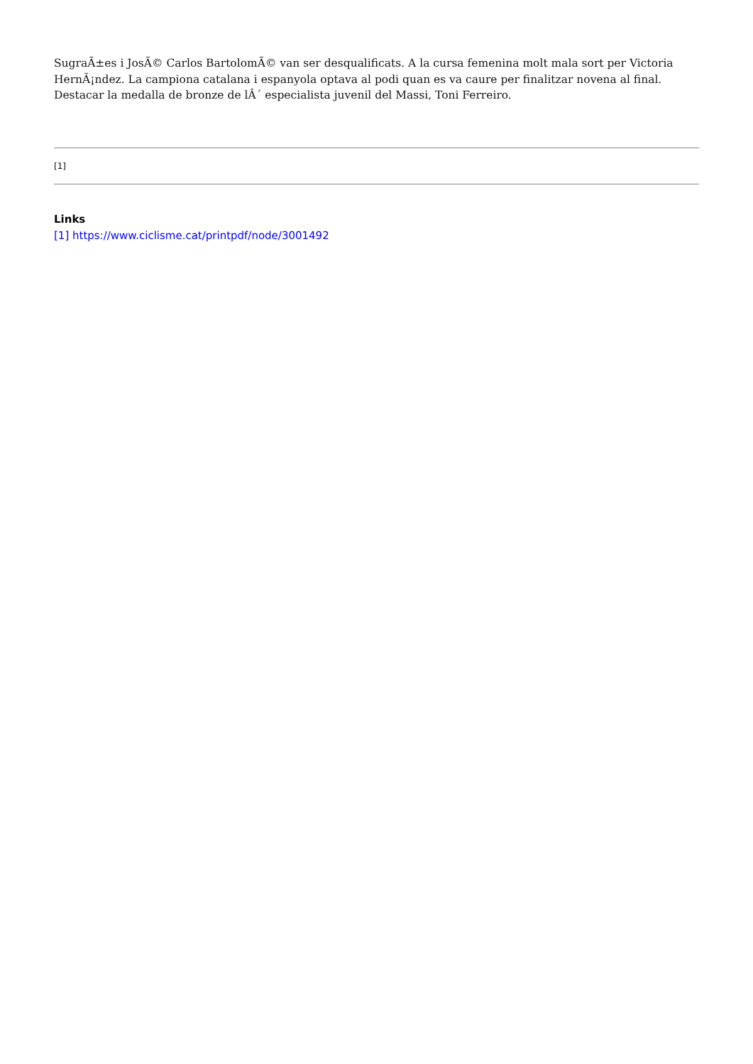SugraÃ±es i JosÃ© Carlos BartolomÃ© van ser desqualificats. A la cursa femenina molt mala sort per Victoria HernÃ¡ndez. La campiona catalana i espanyola optava al podi quan es va caure per finalitzar novena al final. Destacar la medalla de bronze de lÂ´ especialista juvenil del Massi, Toni Ferreiro.
[1]
Links
[1] https://www.ciclisme.cat/printpdf/node/3001492